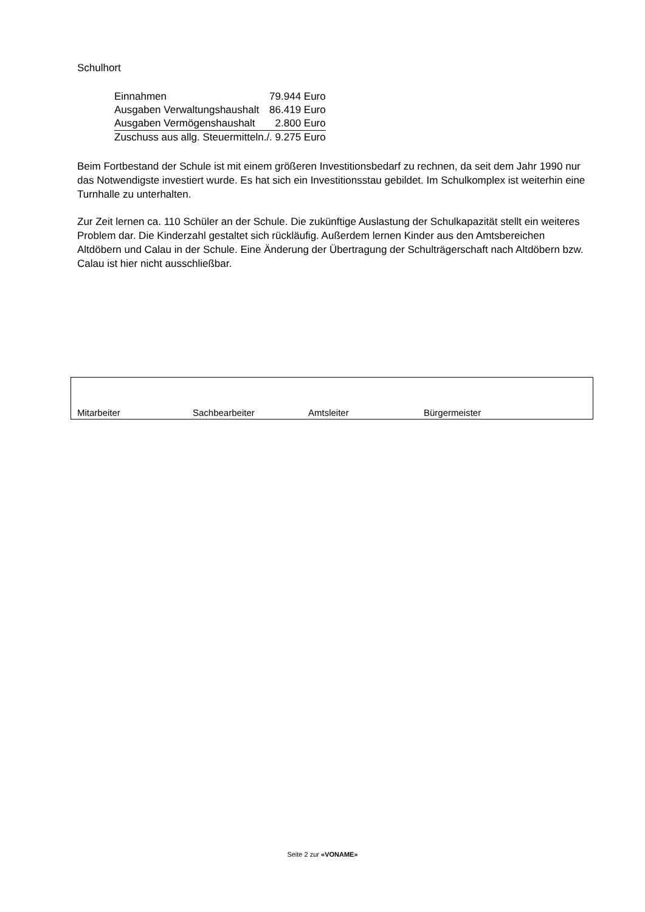Schulhort
| Einnahmen | 79.944 Euro |
| Ausgaben Verwaltungshaushalt | 86.419 Euro |
| Ausgaben Vermögenshaushalt | 2.800 Euro |
| Zuschuss aus allg. Steuermitteln | ./. 9.275 Euro |
Beim Fortbestand der Schule ist mit einem größeren Investitionsbedarf zu rechnen, da seit dem Jahr 1990 nur das Notwendigste investiert wurde. Es hat sich ein Investitionsstau gebildet. Im Schulkomplex ist weiterhin eine Turnhalle zu unterhalten.
Zur Zeit lernen ca. 110 Schüler an der Schule. Die zukünftige Auslastung der Schulkapazität stellt ein weiteres Problem dar. Die Kinderzahl gestaltet sich rückläufig. Außerdem lernen Kinder aus den Amtsbereichen Altdöbern und Calau in der Schule. Eine Änderung der Übertragung der Schulträgerschaft nach Altdöbern bzw. Calau ist hier nicht ausschließbar.
| Mitarbeiter | Sachbearbeiter | Amtsleiter | Bürgermeister |
Seite 2 zur «VONAME»